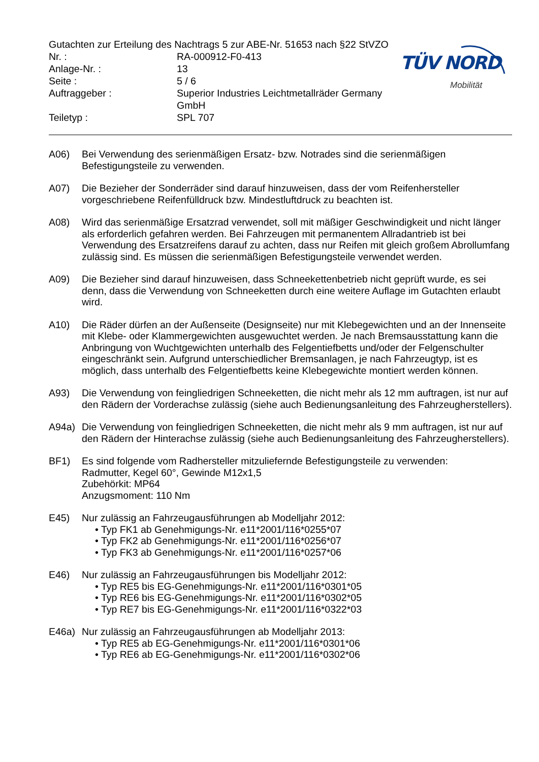Gutachten zur Erteilung des Nachtrags 5 zur ABE-Nr. 51653 nach §22 StVZO
| Nr. : | RA-000912-F0-413 |
| Anlage-Nr. : | 13 |
| Seite : | 5 / 6 |
| Auftraggeber : | Superior Industries Leichtmetallräder Germany GmbH |
| Teiletyp : | SPL 707 |
TÜV NORD
Mobilität
A06) Bei Verwendung des serienmäßigen Ersatz- bzw. Notrades sind die serienmäßigen Befestigungsteile zu verwenden.
A07) Die Bezieher der Sonderräder sind darauf hinzuweisen, dass der vom Reifenhersteller vorgeschriebene Reifenfülldruck bzw. Mindestluftdruck zu beachten ist.
A08) Wird das serienmäßige Ersatzrad verwendet, soll mit mäßiger Geschwindigkeit und nicht länger als erforderlich gefahren werden. Bei Fahrzeugen mit permanentem Allradantrieb ist bei Verwendung des Ersatzreifens darauf zu achten, dass nur Reifen mit gleich großem Abrollumfang zulässig sind. Es müssen die serienmäßigen Befestigungsteile verwendet werden.
A09) Die Bezieher sind darauf hinzuweisen, dass Schneekettenbetrieb nicht geprüft wurde, es sei denn, dass die Verwendung von Schneeketten durch eine weitere Auflage im Gutachten erlaubt wird.
A10) Die Räder dürfen an der Außenseite (Designseite) nur mit Klebegewichten und an der Innenseite mit Klebe- oder Klammergewichten ausgewuchtet werden. Je nach Bremsausstattung kann die Anbringung von Wuchtgewichten unterhalb des Felgentiefbetts und/oder der Felgenschulter eingeschränkt sein. Aufgrund unterschiedlicher Bremsanlagen, je nach Fahrzeugtyp, ist es möglich, dass unterhalb des Felgentiefbetts keine Klebegewichte montiert werden können.
A93) Die Verwendung von feingliedrigen Schneeketten, die nicht mehr als 12 mm auftragen, ist nur auf den Rädern der Vorderachse zulässig (siehe auch Bedienungsanleitung des Fahrzeugherstellers).
A94a) Die Verwendung von feingliedrigen Schneeketten, die nicht mehr als 9 mm auftragen, ist nur auf den Rädern der Hinterachse zulässig (siehe auch Bedienungsanleitung des Fahrzeugherstellers).
BF1) Es sind folgende vom Radhersteller mitzuliefernde Befestigungsteile zu verwenden:
Radmutter, Kegel 60°, Gewinde M12x1,5
Zubehörkit: MP64
Anzugsmoment: 110 Nm
E45) Nur zulässig an Fahrzeugausführungen ab Modelljahr 2012:
• Typ FK1 ab Genehmigungs-Nr. e11*2001/116*0255*07
• Typ FK2 ab Genehmigungs-Nr. e11*2001/116*0256*07
• Typ FK3 ab Genehmigungs-Nr. e11*2001/116*0257*06
E46) Nur zulässig an Fahrzeugausführungen bis Modelljahr 2012:
• Typ RE5 bis EG-Genehmigungs-Nr. e11*2001/116*0301*05
• Typ RE6 bis EG-Genehmigungs-Nr. e11*2001/116*0302*05
• Typ RE7 bis EG-Genehmigungs-Nr. e11*2001/116*0322*03
E46a) Nur zulässig an Fahrzeugausführungen ab Modelljahr 2013:
• Typ RE5 ab EG-Genehmigungs-Nr. e11*2001/116*0301*06
• Typ RE6 ab EG-Genehmigungs-Nr. e11*2001/116*0302*06